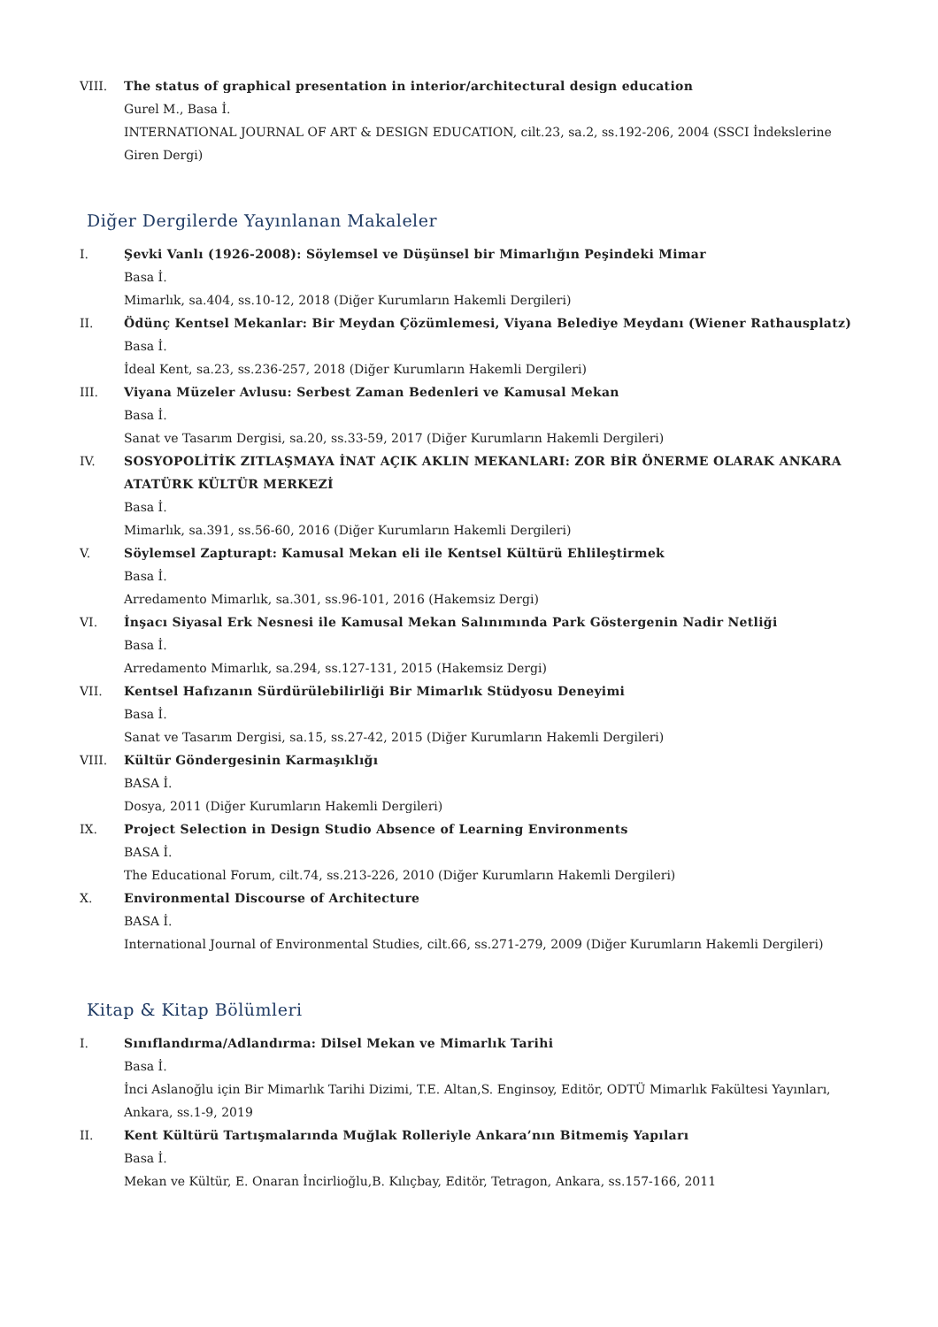VIII. The status of graphical presentation in interior/architectural design education
Gurel M., Basa İ.
INTERNATIONAL JOURNAL OF ART & DESIGN EDUCATION, cilt.23, sa.2, ss.192-206, 2004 (SSCI İndekslerine Giren Dergi)
Diğer Dergilerde Yayınlanan Makaleler
I. Şevki Vanlı (1926-2008): Söylemsel ve Düşünsel bir Mimarlığın Peşindeki Mimar
Basa İ.
Mimarlık, sa.404, ss.10-12, 2018 (Diğer Kurumların Hakemli Dergileri)
II. Ödünç Kentsel Mekanlar: Bir Meydan Çözümlemesi, Viyana Belediye Meydanı (Wiener Rathausplatz)
Basa İ.
İdeal Kent, sa.23, ss.236-257, 2018 (Diğer Kurumların Hakemli Dergileri)
III. Viyana Müzeler Avlusu: Serbest Zaman Bedenleri ve Kamusal Mekan
Basa İ.
Sanat ve Tasarım Dergisi, sa.20, ss.33-59, 2017 (Diğer Kurumların Hakemli Dergileri)
IV. SOSYOPOLİTİK ZITLAŞMAYA İNAT AÇIK AKLIN MEKANLARI: ZOR BİR ÖNERME OLARAK ANKARA ATATÜRK KÜLTÜR MERKEZİ
Basa İ.
Mimarlık, sa.391, ss.56-60, 2016 (Diğer Kurumların Hakemli Dergileri)
V. Söylemsel Zapturapt: Kamusal Mekan eli ile Kentsel Kültürü Ehlileştirmek
Basa İ.
Arredamento Mimarlık, sa.301, ss.96-101, 2016 (Hakemsiz Dergi)
VI. İnşacı Siyasal Erk Nesnesi ile Kamusal Mekan Salınımında Park Göstergenin Nadir Netliği
Basa İ.
Arredamento Mimarlık, sa.294, ss.127-131, 2015 (Hakemsiz Dergi)
VII. Kentsel Hafızanın Sürdürülebilirliği Bir Mimarlık Stüdyosu Deneyimi
Basa İ.
Sanat ve Tasarım Dergisi, sa.15, ss.27-42, 2015 (Diğer Kurumların Hakemli Dergileri)
VIII. Kültür Göndergesinin Karmaşıklığı
BASA İ.
Dosya, 2011 (Diğer Kurumların Hakemli Dergileri)
IX. Project Selection in Design Studio Absence of Learning Environments
BASA İ.
The Educational Forum, cilt.74, ss.213-226, 2010 (Diğer Kurumların Hakemli Dergileri)
X. Environmental Discourse of Architecture
BASA İ.
International Journal of Environmental Studies, cilt.66, ss.271-279, 2009 (Diğer Kurumların Hakemli Dergileri)
Kitap & Kitap Bölümleri
I. Sınıflandırma/Adlandırma: Dilsel Mekan ve Mimarlık Tarihi
Basa İ.
İnci Aslanoğlu için Bir Mimarlık Tarihi Dizimi, T.E. Altan,S. Enginsoy, Editör, ODTÜ Mimarlık Fakültesi Yayınları, Ankara, ss.1-9, 2019
II. Kent Kültürü Tartışmalarında Muğlak Rolleriyle Ankara’nın Bitmemiş Yapıları
Basa İ.
Mekan ve Kültür, E. Onaran İncirlioğlu,B. Kılıçbay, Editör, Tetragon, Ankara, ss.157-166, 2011